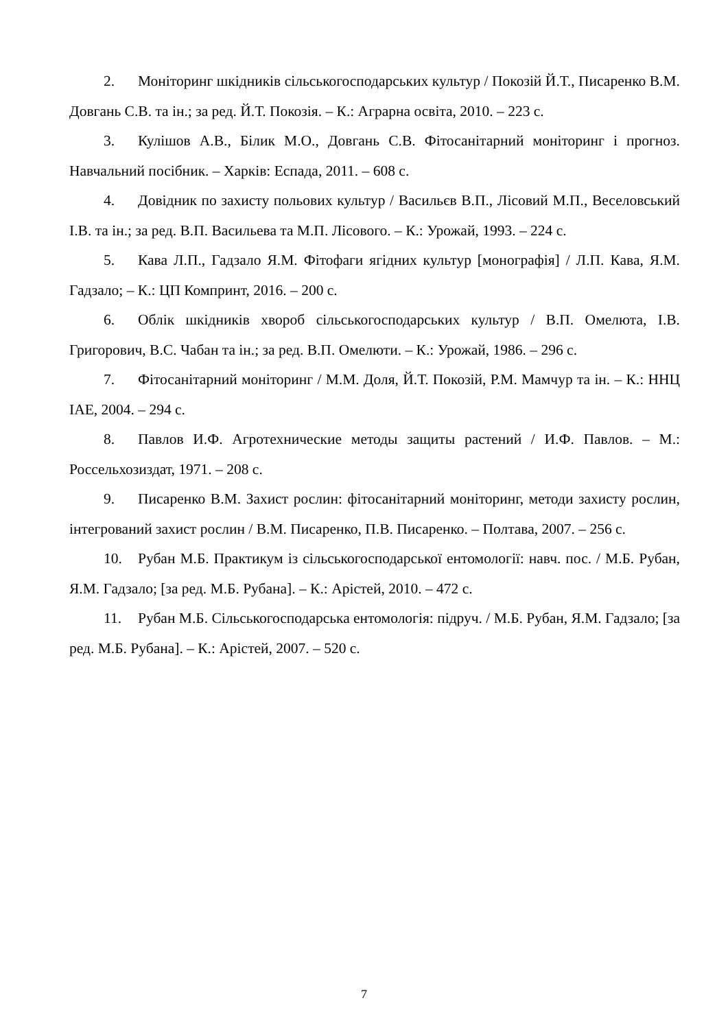2. Моніторинг шкідників сільськогосподарських культур / Покозій Й.Т., Писаренко В.М. Довгань С.В. та ін.; за ред. Й.Т. Покозія. – К.: Аграрна освіта, 2010. – 223 с.
3. Кулішов А.В., Білик М.О., Довгань С.В. Фітосанітарний моніторинг і прогноз. Навчальний посібник. – Харків: Еспада, 2011. – 608 с.
4. Довідник по захисту польових культур / Васильєв В.П., Лісовий М.П., Веселовський І.В. та ін.; за ред. В.П. Васильева та М.П. Лісового. – К.: Урожай, 1993. – 224 с.
5. Кава Л.П., Гадзало Я.М. Фітофаги ягідних культур [монографія] / Л.П. Кава, Я.М. Гадзало; – К.: ЦП Компринт, 2016. – 200 с.
6. Облік шкідників хвороб сільськогосподарських культур / В.П. Омелюта, І.В. Григорович, В.С. Чабан та ін.; за ред. В.П. Омелюти. – К.: Урожай, 1986. – 296 с.
7. Фітосанітарний моніторинг / М.М. Доля, Й.Т. Покозій, Р.М. Мамчур та ін. – К.: ННЦ ІАЕ, 2004. – 294 с.
8. Павлов И.Ф. Агротехнические методы защиты растений / И.Ф. Павлов. – М.: Россельхозиздат, 1971. – 208 с.
9. Писаренко В.М. Захист рослин: фітосанітарний моніторинг, методи захисту рослин, інтегрований захист рослин / В.М. Писаренко, П.В. Писаренко. – Полтава, 2007. – 256 с.
10. Рубан М.Б. Практикум із сільськогосподарської ентомології: навч. пос. / М.Б. Рубан, Я.М. Гадзало; [за ред. М.Б. Рубана]. – К.: Арістей, 2010. – 472 с.
11. Рубан М.Б. Сільськогосподарська ентомологія: підруч. / М.Б. Рубан, Я.М. Гадзало; [за ред. М.Б. Рубана]. – К.: Арістей, 2007. – 520 с.
7